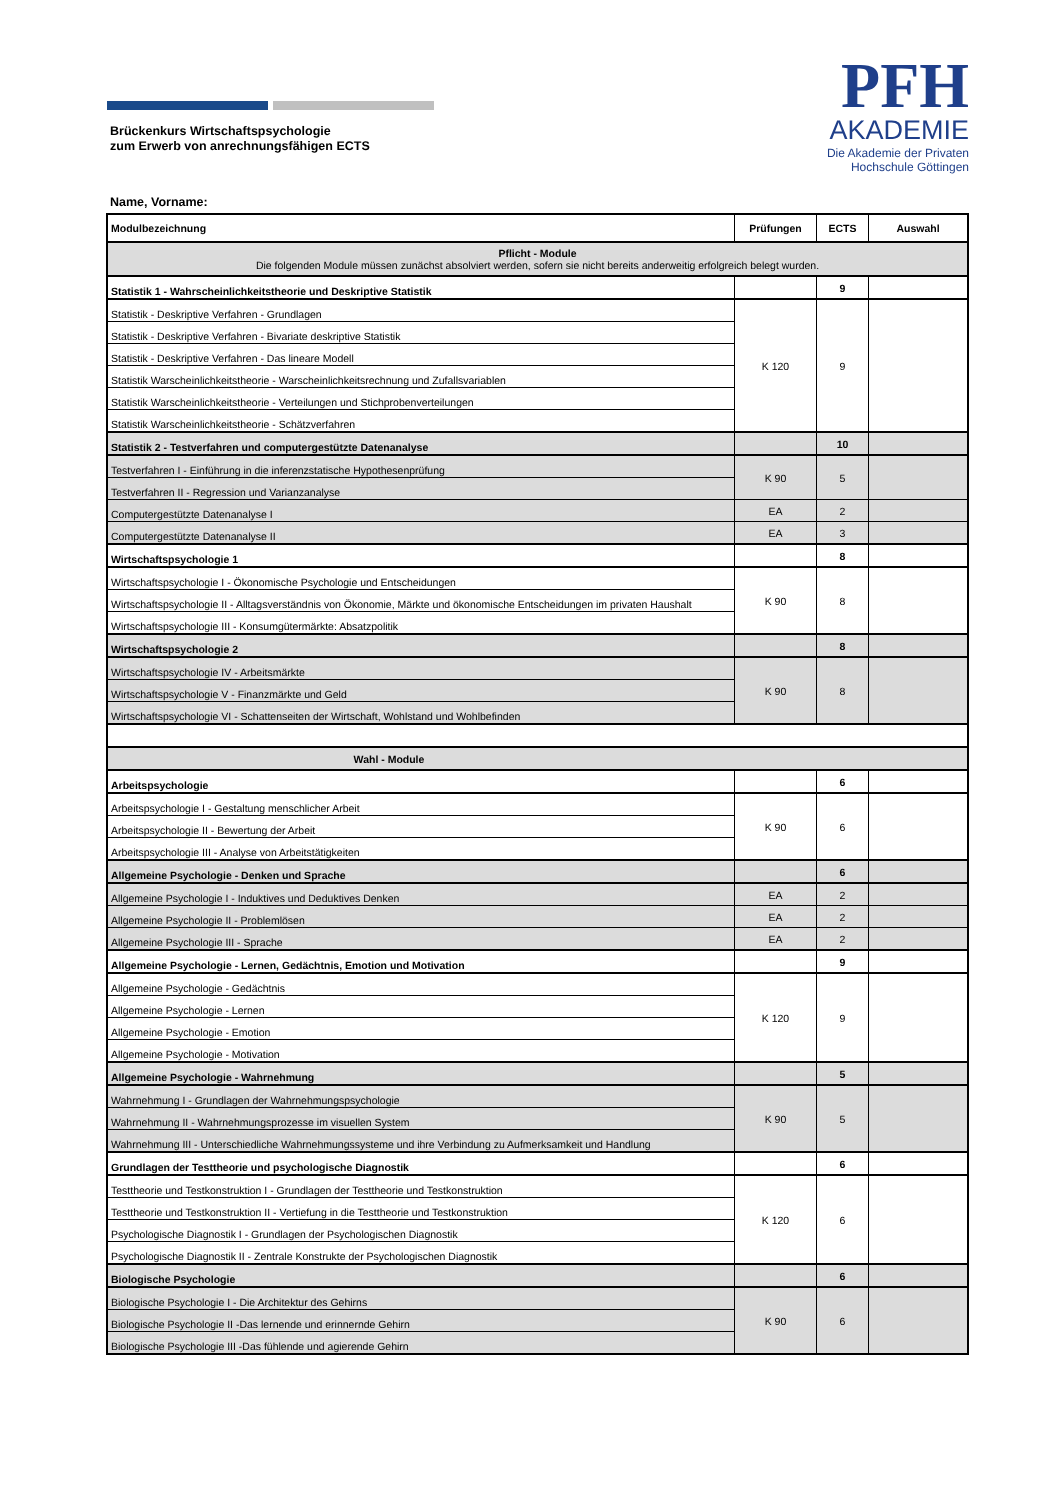PFH
AKADEMIE
Die Akademie der Privaten
Hochschule Göttingen
Brückenkurs Wirtschaftspsychologie
zum Erwerb von anrechnungsfähigen ECTS
Name, Vorname:
| Modulbezeichnung | Prüfungen | ECTS | Auswahl |
| --- | --- | --- | --- |
| Pflicht - Module Die folgenden Module müssen zunächst absolviert werden, sofern sie nicht bereits anderweitig erfolgreich belegt wurden. | | | |
| Statistik 1 - Wahrscheinlichkeitstheorie und Deskriptive Statistik | | 9 | |
| Statistik - Deskriptive Verfahren - Grundlagen | K 120 | 9 | |
| Statistik - Deskriptive Verfahren - Bivariate deskriptive Statistik | | | |
| Statistik - Deskriptive Verfahren - Das lineare Modell | | | |
| Statistik Warscheinlichkeitstheorie - Warscheinlichkeitsrechnung und Zufallsvariablen | | | |
| Statistik Warscheinlichkeitstheorie - Verteilungen und Stichprobenverteilungen | | | |
| Statistik Warscheinlichkeitstheorie - Schätzverfahren | | | |
| Statistik 2 - Testverfahren und computergestützte Datenanalyse | | 10 | |
| Testverfahren I - Einführung in die inferenzstatische Hypothesenprüfung | K 90 | 5 | |
| Testverfahren II - Regression und Varianzanalyse | | | |
| Computergestützte Datenanalyse I | EA | 2 | |
| Computergestützte Datenanalyse II | EA | 3 | |
| Wirtschaftspsychologie 1 | | 8 | |
| Wirtschaftspsychologie I - Ökonomische Psychologie und Entscheidungen | K 90 | 8 | |
| Wirtschaftspsychologie II - Alltagsverständnis von Ökonomie, Märkte und ökonomische Entscheidungen im privaten Haushalt | | | |
| Wirtschaftspsychologie III - Konsumgütermärkte: Absatzpolitik | | | |
| Wirtschaftspsychologie 2 | | 8 | |
| Wirtschaftspsychologie IV - Arbeitsmärkte | K 90 | 8 | |
| Wirtschaftspsychologie V - Finanzmärkte und Geld | | | |
| Wirtschaftspsychologie VI - Schattenseiten der Wirtschaft, Wohlstand und Wohlbefinden | | | |
| Wahl - Module | | | |
| Arbeitspsychologie | | 6 | |
| Arbeitspsychologie I - Gestaltung menschlicher Arbeit | K 90 | 6 | |
| Arbeitspsychologie II - Bewertung der Arbeit | | | |
| Arbeitspsychologie III - Analyse von Arbeitstätigkeiten | | | |
| Allgemeine Psychologie - Denken und Sprache | | 6 | |
| Allgemeine Psychologie I - Induktives und Deduktives Denken | EA | 2 | |
| Allgemeine Psychologie II - Problemlösen | EA | 2 | |
| Allgemeine Psychologie III - Sprache | EA | 2 | |
| Allgemeine Psychologie - Lernen, Gedächtnis, Emotion und Motivation | | 9 | |
| Allgemeine Psychologie - Gedächtnis | K 120 | 9 | |
| Allgemeine Psychologie - Lernen | | | |
| Allgemeine Psychologie - Emotion | | | |
| Allgemeine Psychologie - Motivation | | | |
| Allgemeine Psychologie - Wahrnehmung | | 5 | |
| Wahrnehmung I - Grundlagen der Wahrnehmungspsychologie | K 90 | 5 | |
| Wahrnehmung II - Wahrnehmungsprozesse im visuellen System | | | |
| Wahrnehmung III - Unterschiedliche Wahrnehmungssysteme und ihre Verbindung zu Aufmerksamkeit und Handlung | | | |
| Grundlagen der Testtheorie und psychologische Diagnostik | | 6 | |
| Testtheorie und Testkonstruktion I - Grundlagen der Testtheorie und Testkonstruktion | K 120 | 6 | |
| Testtheorie und Testkonstruktion II - Vertiefung in die Testtheorie und Testkonstruktion | | | |
| Psychologische Diagnostik I - Grundlagen der Psychologischen Diagnostik | | | |
| Psychologische Diagnostik II - Zentrale Konstrukte der Psychologischen Diagnostik | | | |
| Biologische Psychologie | | 6 | |
| Biologische Psychologie I - Die Architektur des Gehirns | K 90 | 6 | |
| Biologische Psychologie II -Das lernende und erinnernde Gehirn | | | |
| Biologische Psychologie III -Das fühlende und agierende Gehirn | | | |